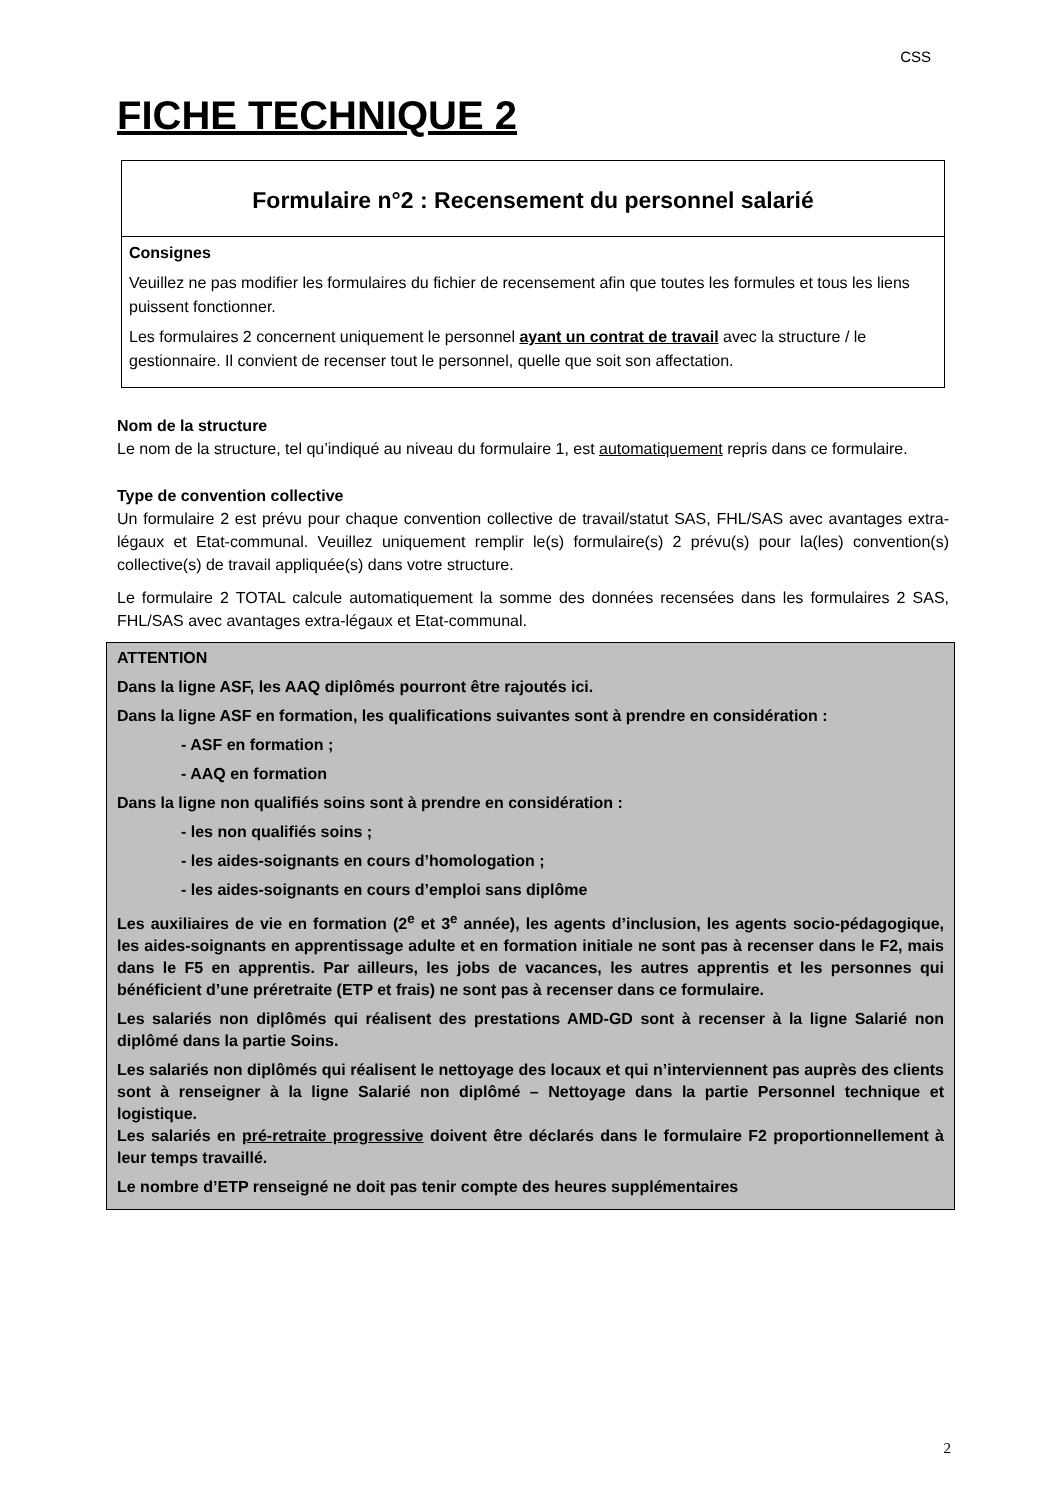CSS
FICHE TECHNIQUE 2
Formulaire n°2 : Recensement du personnel salarié
Consignes
Veuillez ne pas modifier les formulaires du fichier de recensement afin que toutes les formules et tous les liens puissent fonctionner.
Les formulaires 2 concernent uniquement le personnel ayant un contrat de travail avec la structure / le gestionnaire. Il convient de recenser tout le personnel, quelle que soit son affectation.
Nom de la structure
Le nom de la structure, tel qu’indiqué au niveau du formulaire 1, est automatiquement repris dans ce formulaire.
Type de convention collective
Un formulaire 2 est prévu pour chaque convention collective de travail/statut SAS, FHL/SAS avec avantages extra-légaux et Etat-communal. Veuillez uniquement remplir le(s) formulaire(s) 2 prévu(s) pour la(les) convention(s) collective(s) de travail appliquée(s) dans votre structure.
Le formulaire 2 TOTAL calcule automatiquement la somme des données recensées dans les formulaires 2 SAS, FHL/SAS avec avantages extra-légaux et Etat-communal.
ATTENTION
Dans la ligne ASF, les AAQ diplômés pourront être rajoutés ici.
Dans la ligne ASF en formation, les qualifications suivantes sont à prendre en considération :
- ASF en formation ;
- AAQ en formation
Dans la ligne non qualifiés soins sont à prendre en considération :
- les non qualifiés soins ;
- les aides-soignants en cours d’homologation ;
- les aides-soignants en cours d’emploi sans diplôme
Les auxiliaires de vie en formation (2<sup>e</sup> et 3<sup>e</sup> année), les agents d’inclusion, les agents socio-pédagogique, les aides-soignants en apprentissage adulte et en formation initiale ne sont pas à recenser dans le F2, mais dans le F5 en apprentis. Par ailleurs, les jobs de vacances, les autres apprentis et les personnes qui bénéficient d’une préretraite (ETP et frais) ne sont pas à recenser dans ce formulaire.
Les salariés non diplômés qui réalisent des prestations AMD-GD sont à recenser à la ligne Salarié non diplômé dans la partie Soins.
Les salariés non diplômés qui réalisent le nettoyage des locaux et qui n’interviennent pas auprès des clients sont à renseigner à la ligne Salarié non diplômé – Nettoyage dans la partie Personnel technique et logistique.
Les salariés en pré-retraite progressive doivent être déclarés dans le formulaire F2 proportionnellement à leur temps travaillé.
Le nombre d’ETP renseigné ne doit pas tenir compte des heures supplémentaires
2